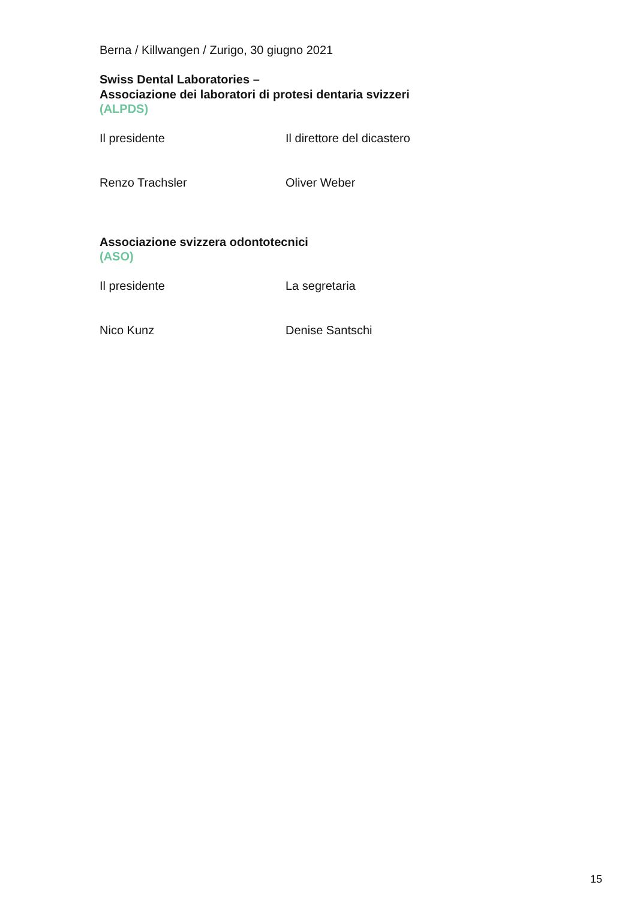Berna / Killwangen / Zurigo, 30 giugno 2021
Swiss Dental Laboratories –
Associazione dei laboratori di protesi dentaria svizzeri
(ALPDS)
Il presidente Il direttore del dicastero
Renzo Trachsler Oliver Weber
Associazione svizzera odontotecnici
(ASO)
Il presidente La segretaria
Nico Kunz Denise Santschi
15